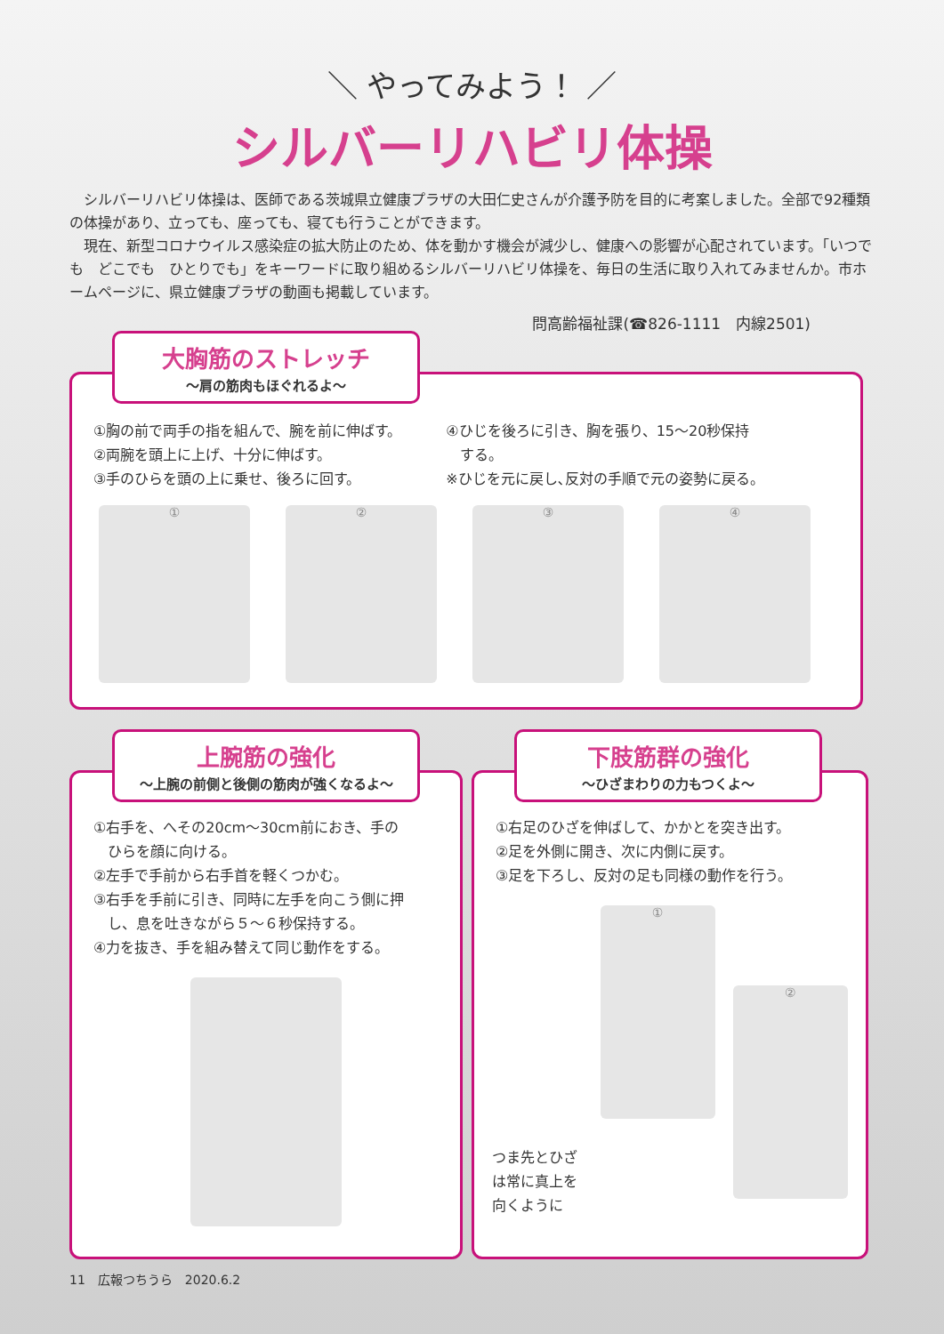＼ やってみよう！ ／
シルバーリハビリ体操
　シルバーリハビリ体操は、医師である茨城県立健康プラザの大田仁史さんが介護予防を目的に考案しました。全部で92種類の体操があり、立っても、座っても、寝ても行うことができます。
　現在、新型コロナウイルス感染症の拡大防止のため、体を動かす機会が減少し、健康への影響が心配されています。「いつでも　どこでも　ひとりでも」をキーワードに取り組めるシルバーリハビリ体操を、毎日の生活に取り入れてみませんか。市ホームページに、県立健康プラザの動画も掲載しています。
問高齢福祉課(☎826-1111　内線2501)
①胸の前で両手の指を組んで、腕を前に伸ばす。
②両腕を頭上に上げ、十分に伸ばす。
③手のひらを頭の上に乗せ、後ろに回す。
④ひじを後ろに引き、胸を張り、15～20秒保持
　する。
※ひじを元に戻し､反対の手順で元の姿勢に戻る。
① ② ③ ④
大胸筋のストレッチ
～肩の筋肉もほぐれるよ～
①右手を、へその20cm～30cm前におき、手の
　ひらを顔に向ける。
②左手で手前から右手首を軽くつかむ。
③右手を手前に引き、同時に左手を向こう側に押
　し、息を吐きながら５～６秒保持する。
④力を抜き、手を組み替えて同じ動作をする。
上腕筋の強化
～上腕の前側と後側の筋肉が強くなるよ～
①右足のひざを伸ばして、かかとを突き出す。
②足を外側に開き、次に内側に戻す。
③足を下ろし、反対の足も同様の動作を行う。
つま先とひざは常に真上を向くように
①
②
下肢筋群の強化
～ひざまわりの力もつくよ～
11　広報つちうら　2020.6.2